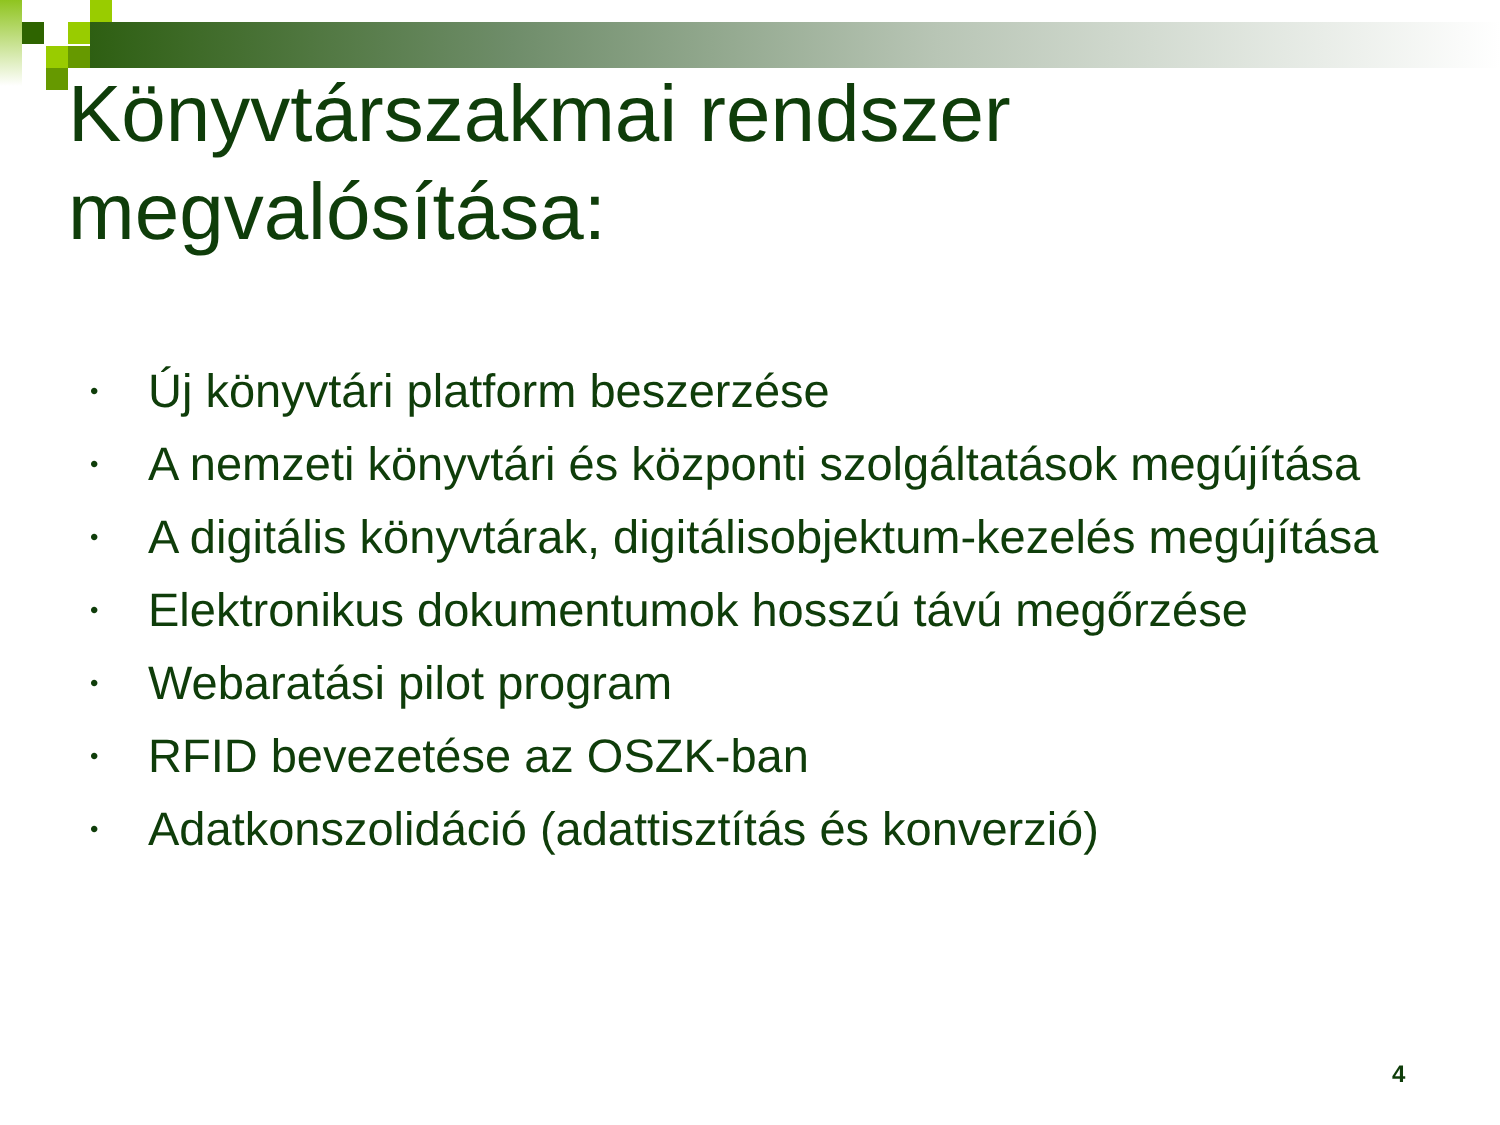Könyvtárszakmai rendszer
megvalósítása:
• Új könyvtári platform beszerzése
• A nemzeti könyvtári és központi szolgáltatások megújítása
• A digitális könyvtárak, digitálisobjektum-kezelés megújítása
• Elektronikus dokumentumok hosszú távú megőrzése
• Webaratási pilot program
• RFID bevezetése az OSZK-ban
• Adatkonszolidáció (adattisztítás és konverzió)
4